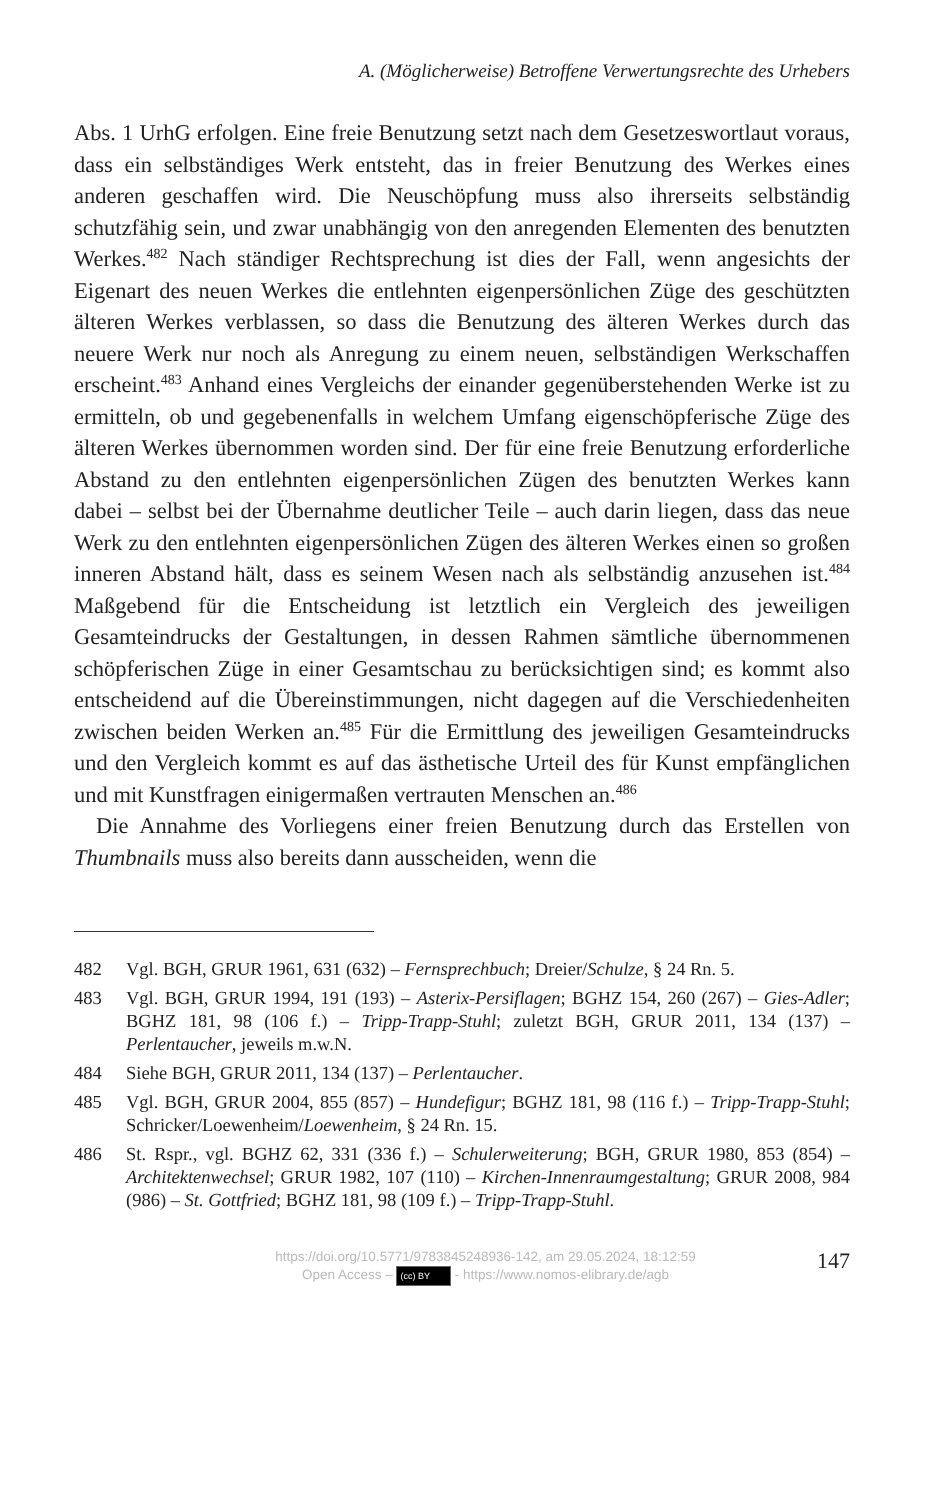A. (Möglicherweise) Betroffene Verwertungsrechte des Urhebers
Abs. 1 UrhG erfolgen. Eine freie Benutzung setzt nach dem Gesetzeswortlaut voraus, dass ein selbständiges Werk entsteht, das in freier Benutzung des Werkes eines anderen geschaffen wird. Die Neuschöpfung muss also ihrerseits selbständig schutzfähig sein, und zwar unabhängig von den anregenden Elementen des benutzten Werkes.<sup>482</sup> Nach ständiger Rechtsprechung ist dies der Fall, wenn angesichts der Eigenart des neuen Werkes die entlehnten eigenpersönlichen Züge des geschützten älteren Werkes verblassen, so dass die Benutzung des älteren Werkes durch das neuere Werk nur noch als Anregung zu einem neuen, selbständigen Werkschaffen erscheint.<sup>483</sup> Anhand eines Vergleichs der einander gegenüberstehenden Werke ist zu ermitteln, ob und gegebenenfalls in welchem Umfang eigenschöpferische Züge des älteren Werkes übernommen worden sind. Der für eine freie Benutzung erforderliche Abstand zu den entlehnten eigenpersönlichen Zügen des benutzten Werkes kann dabei – selbst bei der Übernahme deutlicher Teile – auch darin liegen, dass das neue Werk zu den entlehnten eigenpersönlichen Zügen des älteren Werkes einen so großen inneren Abstand hält, dass es seinem Wesen nach als selbständig anzusehen ist.<sup>484</sup> Maßgebend für die Entscheidung ist letztlich ein Vergleich des jeweiligen Gesamteindrucks der Gestaltungen, in dessen Rahmen sämtliche übernommenen schöpferischen Züge in einer Gesamtschau zu berücksichtigen sind; es kommt also entscheidend auf die Übereinstimmungen, nicht dagegen auf die Verschiedenheiten zwischen beiden Werken an.<sup>485</sup> Für die Ermittlung des jeweiligen Gesamteindrucks und den Vergleich kommt es auf das ästhetische Urteil des für Kunst empfänglichen und mit Kunstfragen einigermaßen vertrauten Menschen an.<sup>486</sup>
Die Annahme des Vorliegens einer freien Benutzung durch das Erstellen von Thumbnails muss also bereits dann ausscheiden, wenn die
482 Vgl. BGH, GRUR 1961, 631 (632) – Fernsprechbuch; Dreier/Schulze, § 24 Rn. 5.
483 Vgl. BGH, GRUR 1994, 191 (193) – Asterix-Persiflagen; BGHZ 154, 260 (267) – Gies-Adler; BGHZ 181, 98 (106 f.) – Tripp-Trapp-Stuhl; zuletzt BGH, GRUR 2011, 134 (137) – Perlentaucher, jeweils m.w.N.
484 Siehe BGH, GRUR 2011, 134 (137) – Perlentaucher.
485 Vgl. BGH, GRUR 2004, 855 (857) – Hundefigur; BGHZ 181, 98 (116 f.) – Tripp-Trapp-Stuhl; Schricker/Loewenheim/Loewenheim, § 24 Rn. 15.
486 St. Rspr., vgl. BGHZ 62, 331 (336 f.) – Schulerweiterung; BGH, GRUR 1980, 853 (854) – Architektenwechsel; GRUR 1982, 107 (110) – Kirchen-Innenraumgestaltung; GRUR 2008, 984 (986) – St. Gottfried; BGHZ 181, 98 (109 f.) – Tripp-Trapp-Stuhl.
https://doi.org/10.5771/9783845248936-142, am 29.05.2024, 18:12:59
Open Access – (cc) BY - https://www.nomos-elibrary.de/agb
147